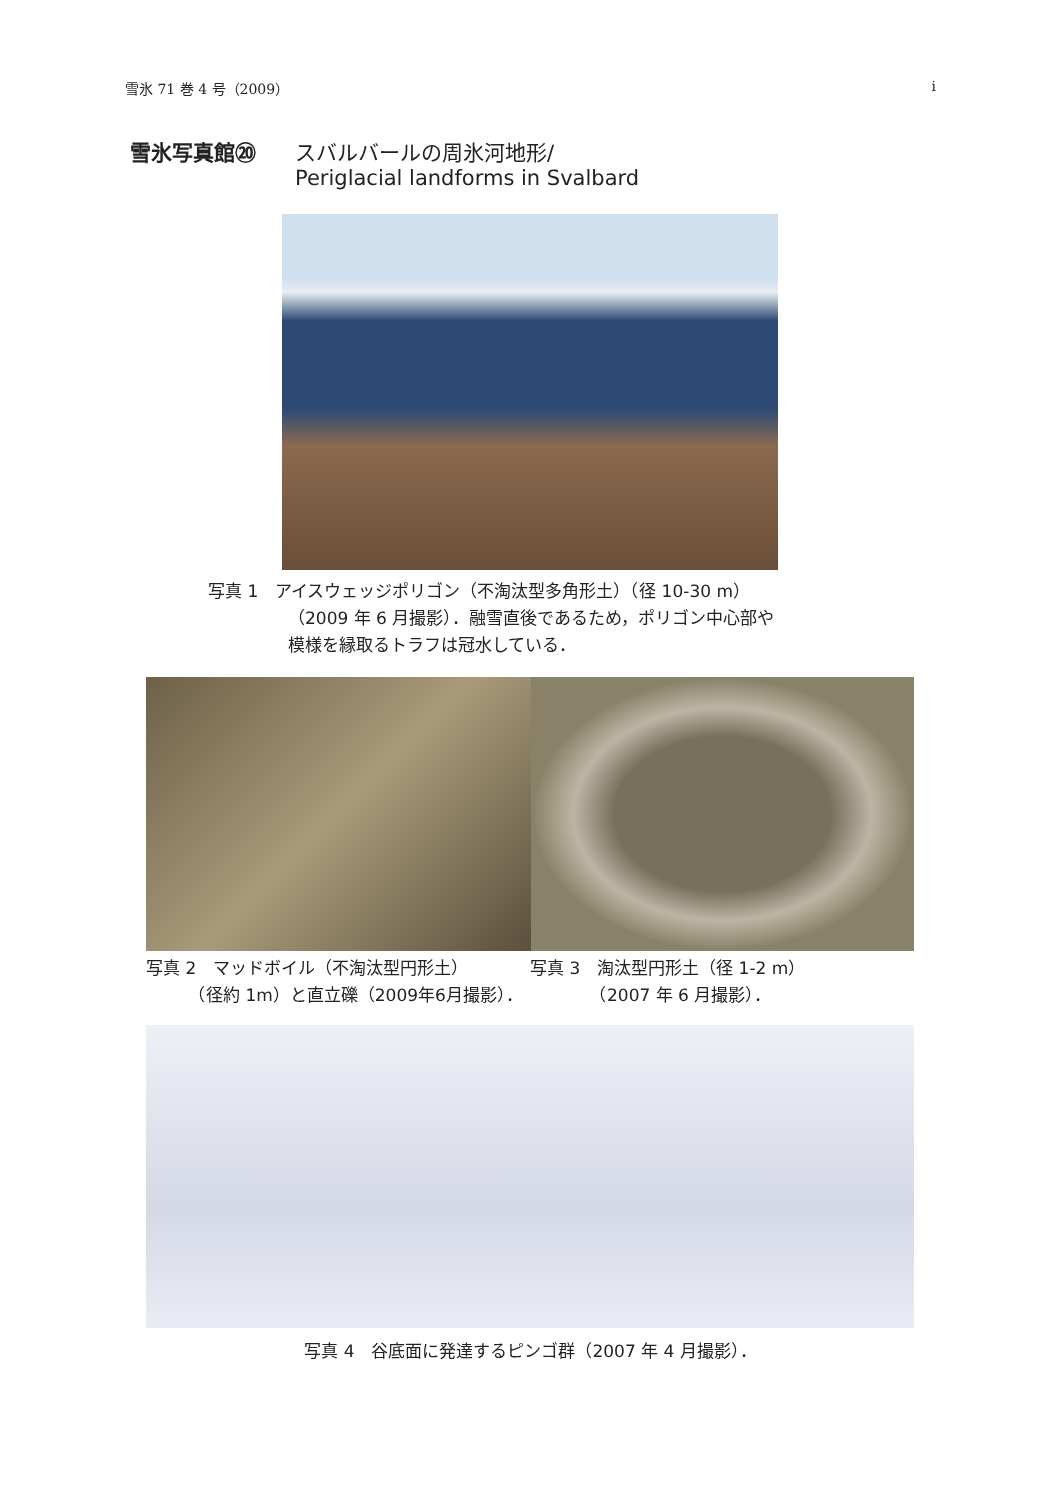雪氷 71 巻 4 号（2009） i
雪氷写真館⑳ スバルバールの周氷河地形/
Periglacial landforms in Svalbard
写真 1　アイスウェッジポリゴン（不淘汰型多角形土）（径 10-30 m）
（2009 年 6 月撮影）．融雪直後であるため，ポリゴン中心部や
模様を縁取るトラフは冠水している．
写真 2　マッドボイル（不淘汰型円形土）
　　　（径約 1m）と直立礫（2009年6月撮影）．
写真 3　淘汰型円形土（径 1-2 m）
　　　　（2007 年 6 月撮影）．
写真 4　谷底面に発達するピンゴ群（2007 年 4 月撮影）．